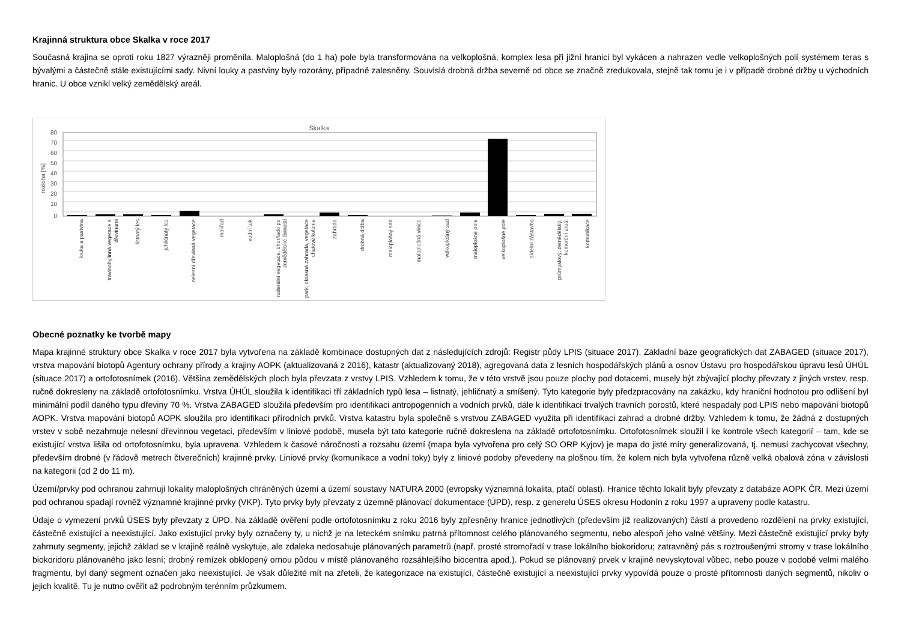Krajinná struktura obce Skalka v roce 2017
Současná krajina se oproti roku 1827 výrazněji proměnila. Maloplošná (do 1 ha) pole byla transformována na velkoplošná, komplex lesa při jižní hranici byl vykácen a nahrazen vedle velkoplošných polí systémem teras s bývalými a částečně stále existujícími sady. Nivní louky a pastviny byly rozorány, případně zalesněny. Souvislá drobná držba severně od obce se značně zredukovala, stejně tak tomu je i v případě drobné držby u východních hranic. U obce vznikl velký zemědělský areál.
Skalka
80
70
60
50
40
30
20
10
0
rozloha [%]
louka a pastvina travinobylinná vegetace s dřevinami listnatý les jehličnatý les nelesní dřevinná vegetace mokřad vodní tok ruderální vegetace, úhor/lado po zemědělské činnosti park, okrasná zahrada, vegetace chatové kolonie zahrada drobná držba maloplošný sad maloplošná vinice velkoplošný sad maloplošné pole velkoplošné pole sídelní zástavba průmyslový, zemědělský, komerční areál komunikace
Obecné poznatky ke tvorbě mapy
Mapa krajinné struktury obce Skalka v roce 2017 byla vytvořena na základě kombinace dostupných dat z následujících zdrojů: Registr půdy LPIS (situace 2017), Základní báze geografických dat ZABAGED (situace 2017), vrstva mapování biotopů Agentury ochrany přírody a krajiny AOPK (aktualizovaná z 2016), katastr (aktualizovaný 2018), agregovaná data z lesních hospodářských plánů a osnov Ústavu pro hospodářskou úpravu lesů ÚHÚL (situace 2017) a ortofotosnímek (2016). Většina zemědělských ploch byla převzata z vrstvy LPIS. Vzhledem k tomu, že v této vrstvě jsou pouze plochy pod dotacemi, musely být zbývající plochy převzaty z jiných vrstev, resp. ručně dokresleny na základě ortofotosnímku. Vrstva ÚHÚL sloužila k identifikaci tří základních typů lesa – listnatý, jehličnatý a smíšený. Tyto kategorie byly předzpracovány na zakázku, kdy hraniční hodnotou pro odlišení byl minimální podíl daného typu dřeviny 70 %. Vrstva ZABAGED sloužila především pro identifikaci antropogenních a vodních prvků, dále k identifikaci trvalých travních porostů, které nespadaly pod LPIS nebo mapování biotopů AOPK. Vrstva mapování biotopů AOPK sloužila pro identifikaci přírodních prvků. Vrstva katastru byla společně s vrstvou ZABAGED využita při identifikaci zahrad a drobné držby. Vzhledem k tomu, že žádná z dostupných vrstev v sobě nezahrnuje nelesní dřevinnou vegetaci, především v liniové podobě, musela být tato kategorie ručně dokreslena na základě ortofotosnímku. Ortofotosnímek sloužil i ke kontrole všech kategorií – tam, kde se existující vrstva lišila od ortofotosnímku, byla upravena. Vzhledem k časové náročnosti a rozsahu území (mapa byla vytvořena pro celý SO ORP Kyjov) je mapa do jisté míry generalizovaná, tj. nemusí zachycovat všechny, především drobné (v řádově metrech čtverečních) krajinné prvky. Liniové prvky (komunikace a vodní toky) byly z liniové podoby převedeny na plošnou tím, že kolem nich byla vytvořena různě velká obalová zóna v závislosti na kategorii (od 2 do 11 m).
Území/prvky pod ochranou zahrnují lokality maloplošných chráněných území a území soustavy NATURA 2000 (evropsky významná lokalita, ptačí oblast). Hranice těchto lokalit byly převzaty z databáze AOPK ČR. Mezi území pod ochranou spadají rovněž významné krajinné prvky (VKP). Tyto prvky byly převzaty z územně plánovací dokumentace (ÚPD), resp. z generelu ÚSES okresu Hodonín z roku 1997 a upraveny podle katastru.
Údaje o vymezení prvků ÚSES byly převzaty z ÚPD. Na základě ověření podle ortofotosnímku z roku 2016 byly zpřesněny hranice jednotlivých (především již realizovaných) částí a provedeno rozdělení na prvky existující, částečně existující a neexistující. Jako existující prvky byly označeny ty, u nichž je na leteckém snímku patrná přítomnost celého plánovaného segmentu, nebo alespoň jeho valné většiny. Mezi částečně existující prvky byly zahrnuty segmenty, jejichž základ se v krajině reálně vyskytuje, ale zdaleka nedosahuje plánovaných parametrů (např. prosté stromořadí v trase lokálního biokoridoru; zatravněný pás s roztroušenými stromy v trase lokálního biokoridoru plánovaného jako lesní; drobný remízek obklopený ornou půdou v místě plánovaného rozsáhlejšího biocentra apod.). Pokud se plánovaný prvek v krajině nevyskytoval vůbec, nebo pouze v podobě velmi malého fragmentu, byl daný segment označen jako neexistující. Je však důležité mít na zřeteli, že kategorizace na existující, částečně existující a neexistující prvky vypovídá pouze o prosté přítomnosti daných segmentů, nikoliv o jejich kvalitě. Tu je nutno ověřit až podrobným terénním průzkumem.